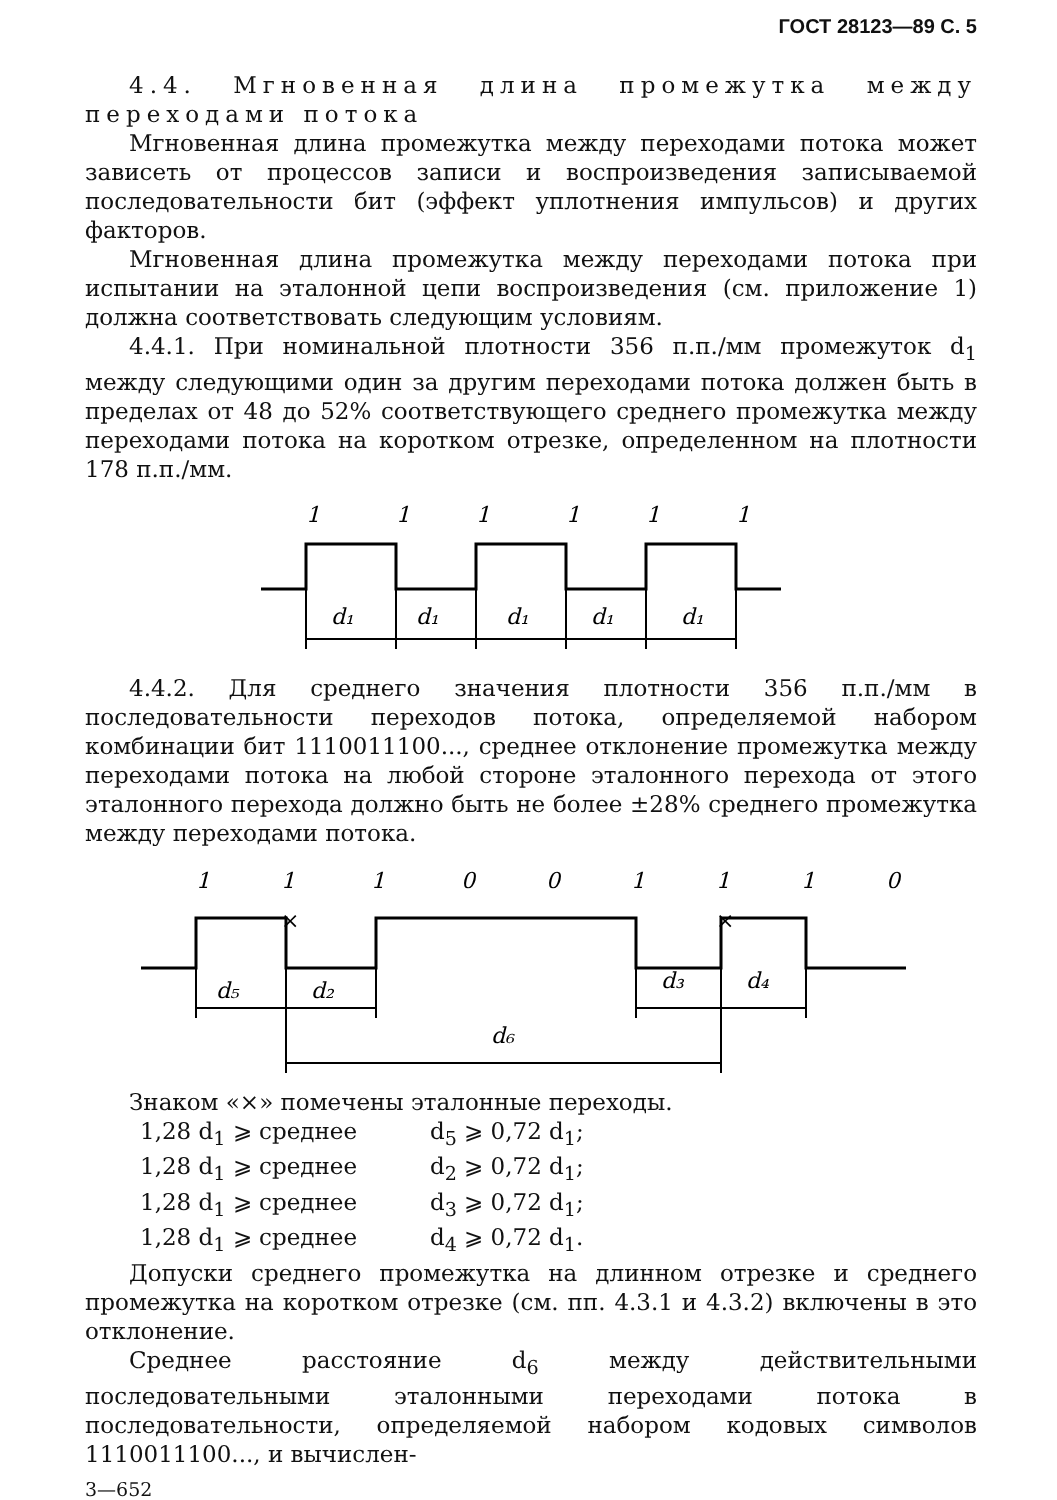ГОСТ 28123—89 С. 5
4.4. Мгновенная длина промежутка между переходами потока
Мгновенная длина промежутка между переходами потока может зависеть от процессов записи и воспроизведения записываемой последовательности бит (эффект уплотнения импульсов) и других факторов.
Мгновенная длина промежутка между переходами потока при испытании на эталонной цепи воспроизведения (см. приложение 1) должна соответствовать следующим условиям.
4.4.1. При номинальной плотности 356 п.п./мм промежуток d<sub>1</sub> между следующими один за другим переходами потока должен быть в пределах от 48 до 52% соответствующего среднего промежутка между переходами потока на коротком отрезке, определенном на плотности 178 п.п./мм.
1
1
1
1
1
1
d₁
d₁
d₁
d₁
d₁
4.4.2. Для среднего значения плотности 356 п.п./мм в последовательности переходов потока, определяемой набором комбинации бит 1110011100..., среднее отклонение промежутка между переходами потока на любой стороне эталонного перехода от этого эталонного перехода должно быть не более ±28% среднего промежутка между переходами потока.
1
1
1
0
0
1
1
1
0
×
×
d₅
d₂
d₃
d₄
d₆
Знаком «×» помечены эталонные переходы.
1,28 d<sub>1</sub> ⩾ среднее d<sub>5</sub> ⩾ 0,72 d<sub>1</sub>;
1,28 d<sub>1</sub> ⩾ среднее d<sub>2</sub> ⩾ 0,72 d<sub>1</sub>;
1,28 d<sub>1</sub> ⩾ среднее d<sub>3</sub> ⩾ 0,72 d<sub>1</sub>;
1,28 d<sub>1</sub> ⩾ среднее d<sub>4</sub> ⩾ 0,72 d<sub>1</sub>.
Допуски среднего промежутка на длинном отрезке и среднего промежутка на коротком отрезке (см. пп. 4.3.1 и 4.3.2) включены в это отклонение.
Среднее расстояние d<sub>6</sub> между действительными последовательными эталонными переходами потока в последовательности, определяемой набором кодовых символов 1110011100..., и вычислен-
3—652